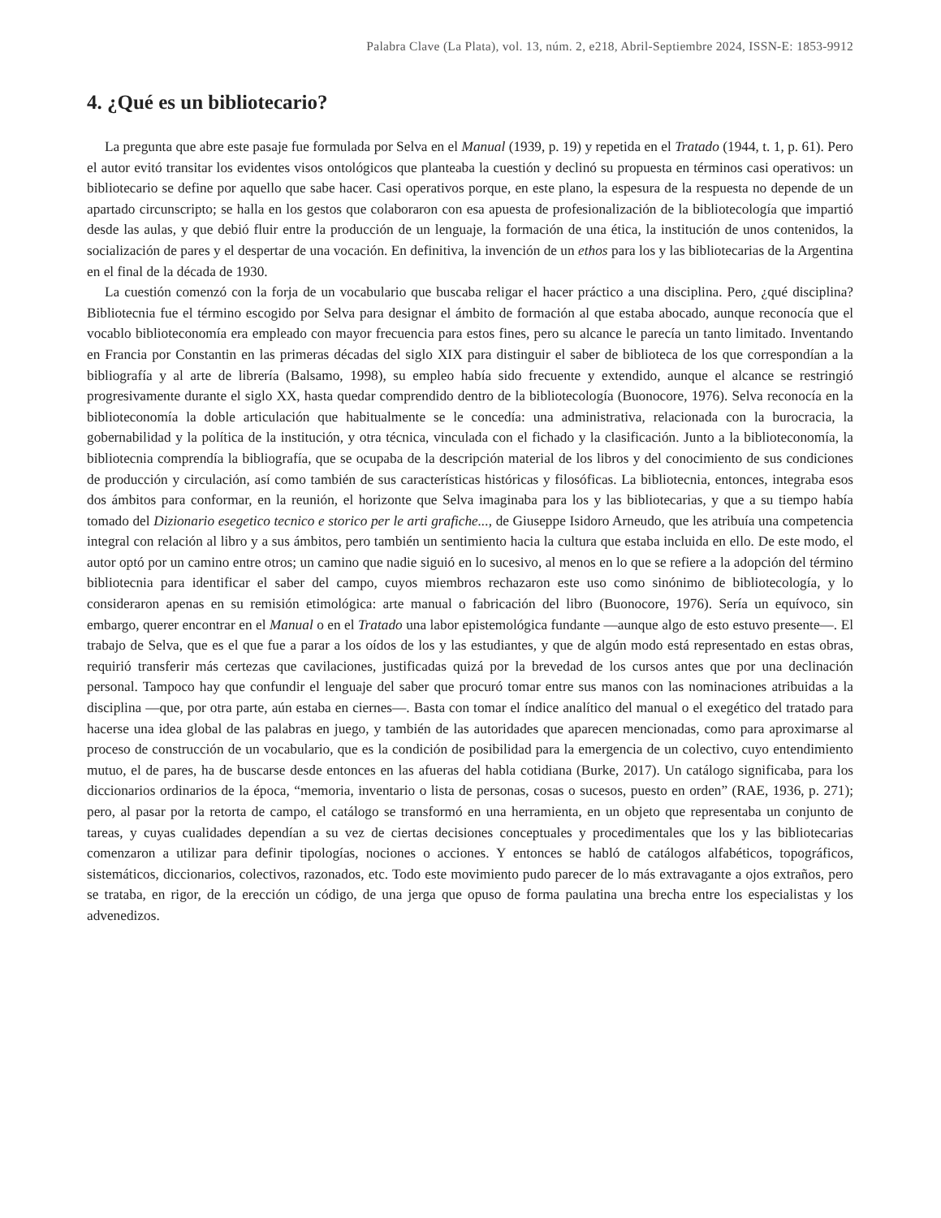Palabra Clave (La Plata), vol. 13, núm. 2, e218, Abril-Septiembre 2024, ISSN-E: 1853-9912
4. ¿Qué es un bibliotecario?
La pregunta que abre este pasaje fue formulada por Selva en el Manual (1939, p. 19) y repetida en el Tratado (1944, t. 1, p. 61). Pero el autor evitó transitar los evidentes visos ontológicos que planteaba la cuestión y declinó su propuesta en términos casi operativos: un bibliotecario se define por aquello que sabe hacer. Casi operativos porque, en este plano, la espesura de la respuesta no depende de un apartado circunscripto; se halla en los gestos que colaboraron con esa apuesta de profesionalización de la bibliotecología que impartió desde las aulas, y que debió fluir entre la producción de un lenguaje, la formación de una ética, la institución de unos contenidos, la socialización de pares y el despertar de una vocación. En definitiva, la invención de un ethos para los y las bibliotecarias de la Argentina en el final de la década de 1930.
La cuestión comenzó con la forja de un vocabulario que buscaba religar el hacer práctico a una disciplina. Pero, ¿qué disciplina? Bibliotecnia fue el término escogido por Selva para designar el ámbito de formación al que estaba abocado, aunque reconocía que el vocablo biblioteconomía era empleado con mayor frecuencia para estos fines, pero su alcance le parecía un tanto limitado. Inventando en Francia por Constantin en las primeras décadas del siglo XIX para distinguir el saber de biblioteca de los que correspondían a la bibliografía y al arte de librería (Balsamo, 1998), su empleo había sido frecuente y extendido, aunque el alcance se restringió progresivamente durante el siglo XX, hasta quedar comprendido dentro de la bibliotecología (Buonocore, 1976). Selva reconocía en la biblioteconomía la doble articulación que habitualmente se le concedía: una administrativa, relacionada con la burocracia, la gobernabilidad y la política de la institución, y otra técnica, vinculada con el fichado y la clasificación. Junto a la biblioteconomía, la bibliotecnia comprendía la bibliografía, que se ocupaba de la descripción material de los libros y del conocimiento de sus condiciones de producción y circulación, así como también de sus características históricas y filosóficas. La bibliotecnia, entonces, integraba esos dos ámbitos para conformar, en la reunión, el horizonte que Selva imaginaba para los y las bibliotecarias, y que a su tiempo había tomado del Dizionario esegetico tecnico e storico per le arti grafiche..., de Giuseppe Isidoro Arneudo, que les atribuía una competencia integral con relación al libro y a sus ámbitos, pero también un sentimiento hacia la cultura que estaba incluida en ello. De este modo, el autor optó por un camino entre otros; un camino que nadie siguió en lo sucesivo, al menos en lo que se refiere a la adopción del término bibliotecnia para identificar el saber del campo, cuyos miembros rechazaron este uso como sinónimo de bibliotecología, y lo consideraron apenas en su remisión etimológica: arte manual o fabricación del libro (Buonocore, 1976). Sería un equívoco, sin embargo, querer encontrar en el Manual o en el Tratado una labor epistemológica fundante —aunque algo de esto estuvo presente—. El trabajo de Selva, que es el que fue a parar a los oídos de los y las estudiantes, y que de algún modo está representado en estas obras, requirió transferir más certezas que cavilaciones, justificadas quizá por la brevedad de los cursos antes que por una declinación personal. Tampoco hay que confundir el lenguaje del saber que procuró tomar entre sus manos con las nominaciones atribuidas a la disciplina —que, por otra parte, aún estaba en ciernes—. Basta con tomar el índice analítico del manual o el exegético del tratado para hacerse una idea global de las palabras en juego, y también de las autoridades que aparecen mencionadas, como para aproximarse al proceso de construcción de un vocabulario, que es la condición de posibilidad para la emergencia de un colectivo, cuyo entendimiento mutuo, el de pares, ha de buscarse desde entonces en las afueras del habla cotidiana (Burke, 2017). Un catálogo significaba, para los diccionarios ordinarios de la época, “memoria, inventario o lista de personas, cosas o sucesos, puesto en orden” (RAE, 1936, p. 271); pero, al pasar por la retorta de campo, el catálogo se transformó en una herramienta, en un objeto que representaba un conjunto de tareas, y cuyas cualidades dependían a su vez de ciertas decisiones conceptuales y procedimentales que los y las bibliotecarias comenzaron a utilizar para definir tipologías, nociones o acciones. Y entonces se habló de catálogos alfabéticos, topográficos, sistemáticos, diccionarios, colectivos, razonados, etc. Todo este movimiento pudo parecer de lo más extravagante a ojos extraños, pero se trataba, en rigor, de la erección un código, de una jerga que opuso de forma paulatina una brecha entre los especialistas y los advenedizos.